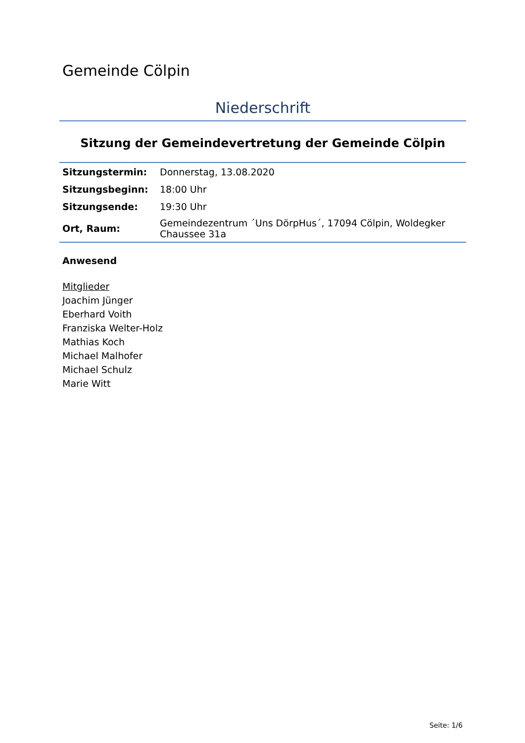Gemeinde Cölpin
Niederschrift
Sitzung der Gemeindevertretung der Gemeinde Cölpin
| Sitzungstermin: | Donnerstag, 13.08.2020 |
| Sitzungsbeginn: | 18:00 Uhr |
| Sitzungsende: | 19:30 Uhr |
| Ort, Raum: | Gemeindezentrum ´Uns DörpHus´, 17094 Cölpin, Woldegker Chaussee 31a |
Anwesend
Mitglieder
Joachim Jünger
Eberhard Voith
Franziska Welter-Holz
Mathias Koch
Michael Malhofer
Michael Schulz
Marie Witt
Seite: 1/6